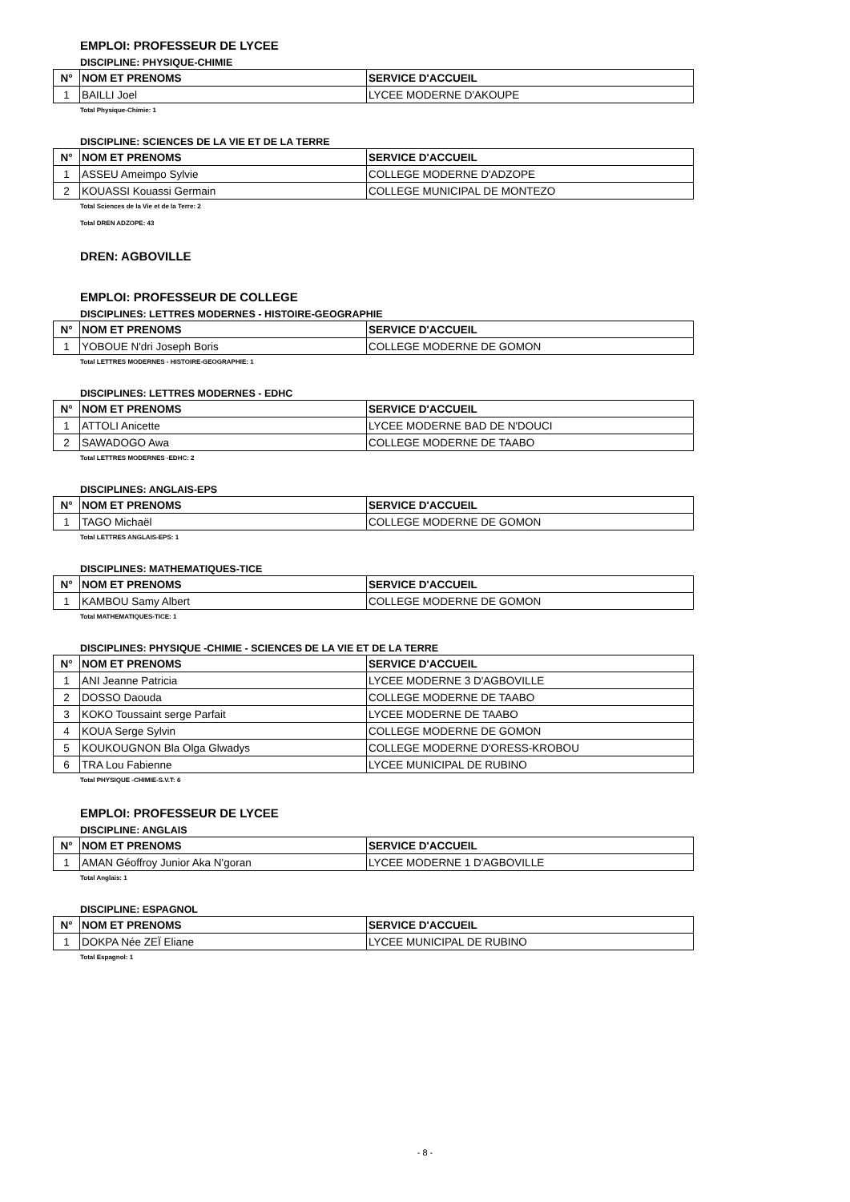EMPLOI: PROFESSEUR DE LYCEE
DISCIPLINE: PHYSIQUE-CHIMIE
| N° | NOM ET PRENOMS | SERVICE D'ACCUEIL |
| --- | --- | --- |
| 1 | BAILLI Joel | LYCEE MODERNE D'AKOUPE |
Total Physique-Chimie: 1
DISCIPLINE: SCIENCES DE LA VIE ET DE LA TERRE
| N° | NOM ET PRENOMS | SERVICE D'ACCUEIL |
| --- | --- | --- |
| 1 | ASSEU Ameimpo Sylvie | COLLEGE MODERNE D'ADZOPE |
| 2 | KOUASSI Kouassi Germain | COLLEGE MUNICIPAL DE MONTEZO |
Total Sciences de la Vie et de la Terre: 2
Total DREN ADZOPE: 43
DREN: AGBOVILLE
EMPLOI: PROFESSEUR DE COLLEGE
DISCIPLINES: LETTRES MODERNES - HISTOIRE-GEOGRAPHIE
| N° | NOM ET PRENOMS | SERVICE D'ACCUEIL |
| --- | --- | --- |
| 1 | YOBOUE N'dri Joseph Boris | COLLEGE MODERNE DE GOMON |
Total LETTRES MODERNES - HISTOIRE-GEOGRAPHIE: 1
DISCIPLINES: LETTRES MODERNES - EDHC
| N° | NOM ET PRENOMS | SERVICE D'ACCUEIL |
| --- | --- | --- |
| 1 | ATTOLI Anicette | LYCEE MODERNE BAD DE N'DOUCI |
| 2 | SAWADOGO Awa | COLLEGE MODERNE DE TAABO |
Total LETTRES MODERNES -EDHC: 2
DISCIPLINES: ANGLAIS-EPS
| N° | NOM ET PRENOMS | SERVICE D'ACCUEIL |
| --- | --- | --- |
| 1 | TAGO Michaël | COLLEGE MODERNE DE GOMON |
Total LETTRES ANGLAIS-EPS: 1
DISCIPLINES: MATHEMATIQUES-TICE
| N° | NOM ET PRENOMS | SERVICE D'ACCUEIL |
| --- | --- | --- |
| 1 | KAMBOU Samy Albert | COLLEGE MODERNE DE GOMON |
Total MATHEMATIQUES-TICE: 1
DISCIPLINES: PHYSIQUE -CHIMIE - SCIENCES DE LA VIE ET DE LA TERRE
| N° | NOM ET PRENOMS | SERVICE D'ACCUEIL |
| --- | --- | --- |
| 1 | ANI Jeanne Patricia | LYCEE MODERNE 3 D'AGBOVILLE |
| 2 | DOSSO Daouda | COLLEGE MODERNE DE TAABO |
| 3 | KOKO Toussaint serge Parfait | LYCEE MODERNE DE TAABO |
| 4 | KOUA Serge Sylvin | COLLEGE MODERNE DE GOMON |
| 5 | KOUKOUGNON Bla Olga Glwadys | COLLEGE MODERNE D'ORESS-KROBOU |
| 6 | TRA Lou Fabienne | LYCEE MUNICIPAL DE RUBINO |
Total PHYSIQUE -CHIMIE-S.V.T: 6
EMPLOI: PROFESSEUR DE LYCEE
DISCIPLINE: ANGLAIS
| N° | NOM ET PRENOMS | SERVICE D'ACCUEIL |
| --- | --- | --- |
| 1 | AMAN Géoffroy Junior Aka N'goran | LYCEE MODERNE 1 D'AGBOVILLE |
Total Anglais: 1
DISCIPLINE: ESPAGNOL
| N° | NOM ET PRENOMS | SERVICE D'ACCUEIL |
| --- | --- | --- |
| 1 | DOKPA Née ZEÏ Eliane | LYCEE MUNICIPAL DE RUBINO |
Total Espagnol: 1
- 8 -